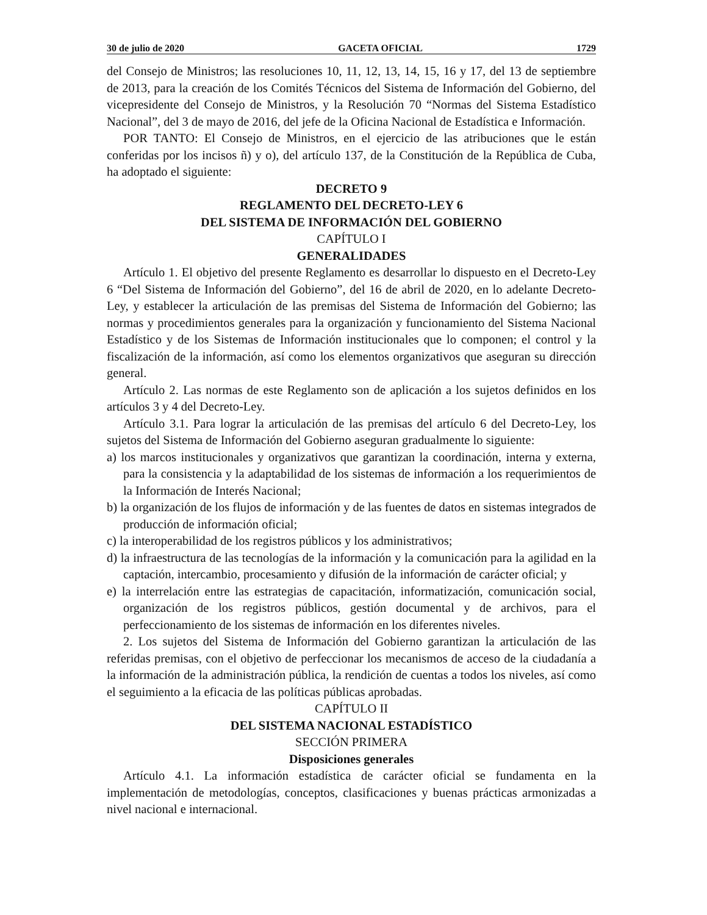30 de julio de 2020 GACETA OFICIAL 1729
del Consejo de Ministros; las resoluciones 10, 11, 12, 13, 14, 15, 16 y 17, del 13 de septiembre de 2013, para la creación de los Comités Técnicos del Sistema de Información del Gobierno, del vicepresidente del Consejo de Ministros, y la Resolución 70 “Normas del Sistema Estadístico Nacional”, del 3 de mayo de 2016, del jefe de la Oficina Nacional de Estadística e Información.
POR TANTO: El Consejo de Ministros, en el ejercicio de las atribuciones que le están conferidas por los incisos ñ) y o), del artículo 137, de la Constitución de la República de Cuba, ha adoptado el siguiente:
DECRETO 9
REGLAMENTO DEL DECRETO-LEY 6
DEL SISTEMA DE INFORMACIÓN DEL GOBIERNO
CAPÍTULO I
GENERALIDADES
Artículo 1. El objetivo del presente Reglamento es desarrollar lo dispuesto en el Decreto-Ley 6 “Del Sistema de Información del Gobierno”, del 16 de abril de 2020, en lo adelante Decreto-Ley, y establecer la articulación de las premisas del Sistema de Información del Gobierno; las normas y procedimientos generales para la organización y funcionamiento del Sistema Nacional Estadístico y de los Sistemas de Información institucionales que lo componen; el control y la fiscalización de la información, así como los elementos organizativos que aseguran su dirección general.
Artículo 2. Las normas de este Reglamento son de aplicación a los sujetos definidos en los artículos 3 y 4 del Decreto-Ley.
Artículo 3.1. Para lograr la articulación de las premisas del artículo 6 del Decreto-Ley, los sujetos del Sistema de Información del Gobierno aseguran gradualmente lo siguiente:
a) los marcos institucionales y organizativos que garantizan la coordinación, interna y externa, para la consistencia y la adaptabilidad de los sistemas de información a los requerimientos de la Información de Interés Nacional;
b) la organización de los flujos de información y de las fuentes de datos en sistemas integrados de producción de información oficial;
c) la interoperabilidad de los registros públicos y los administrativos;
d) la infraestructura de las tecnologías de la información y la comunicación para la agilidad en la captación, intercambio, procesamiento y difusión de la información de carácter oficial; y
e) la interrelación entre las estrategias de capacitación, informatización, comunicación social, organización de los registros públicos, gestión documental y de archivos, para el perfeccionamiento de los sistemas de información en los diferentes niveles.
2. Los sujetos del Sistema de Información del Gobierno garantizan la articulación de las referidas premisas, con el objetivo de perfeccionar los mecanismos de acceso de la ciudadanía a la información de la administración pública, la rendición de cuentas a todos los niveles, así como el seguimiento a la eficacia de las políticas públicas aprobadas.
CAPÍTULO II
DEL SISTEMA NACIONAL ESTADÍSTICO
SECCIÓN PRIMERA
Disposiciones generales
Artículo 4.1. La información estadística de carácter oficial se fundamenta en la implementación de metodologías, conceptos, clasificaciones y buenas prácticas armonizadas a nivel nacional e internacional.